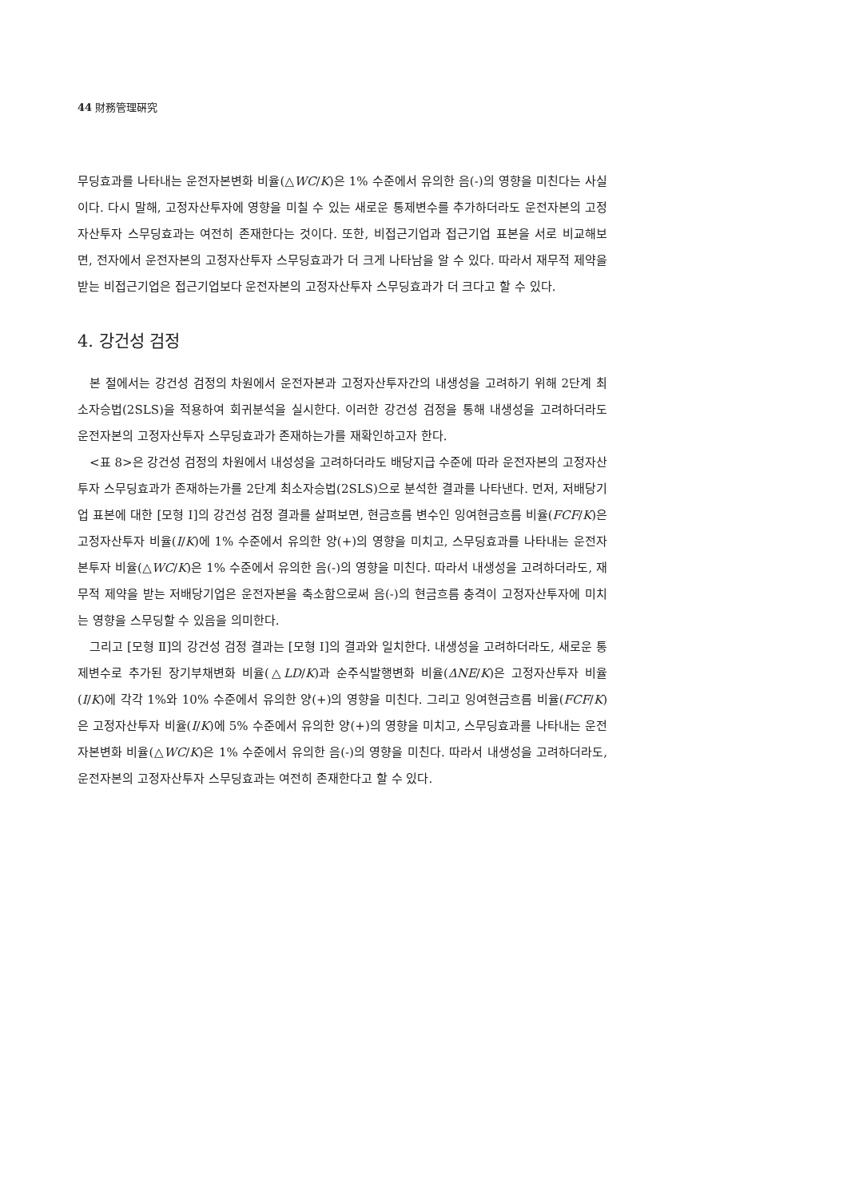44 財務管理硏究
무딩효과를 나타내는 운전자본변화 비율(△WC/K)은 1% 수준에서 유의한 음(-)의 영향을 미친다는 사실이다. 다시 말해, 고정자산투자에 영향을 미칠 수 있는 새로운 통제변수를 추가하더라도 운전자본의 고정자산투자 스무딩효과는 여전히 존재한다는 것이다. 또한, 비접근기업과 접근기업 표본을 서로 비교해보면, 전자에서 운전자본의 고정자산투자 스무딩효과가 더 크게 나타남을 알 수 있다. 따라서 재무적 제약을 받는 비접근기업은 접근기업보다 운전자본의 고정자산투자 스무딩효과가 더 크다고 할 수 있다.
4. 강건성 검정
본 절에서는 강건성 검정의 차원에서 운전자본과 고정자산투자간의 내생성을 고려하기 위해 2단계 최소자승법(2SLS)을 적용하여 회귀분석을 실시한다. 이러한 강건성 검정을 통해 내생성을 고려하더라도 운전자본의 고정자산투자 스무딩효과가 존재하는가를 재확인하고자 한다.
<표 8>은 강건성 검정의 차원에서 내성성을 고려하더라도 배당지급 수준에 따라 운전자본의 고정자산투자 스무딩효과가 존재하는가를 2단계 최소자승법(2SLS)으로 분석한 결과를 나타낸다. 먼저, 저배당기업 표본에 대한 [모형 Ⅰ]의 강건성 검정 결과를 살펴보면, 현금흐름 변수인 잉여현금흐름 비율(FCF/K)은 고정자산투자 비율(I/K)에 1% 수준에서 유의한 양(+)의 영향을 미치고, 스무딩효과를 나타내는 운전자본투자 비율(△WC/K)은 1% 수준에서 유의한 음(-)의 영향을 미친다. 따라서 내생성을 고려하더라도, 재무적 제약을 받는 저배당기업은 운전자본을 축소함으로써 음(-)의 현금흐름 충격이 고정자산투자에 미치는 영향을 스무딩할 수 있음을 의미한다.
그리고 [모형 Ⅱ]의 강건성 검정 결과는 [모형 Ⅰ]의 결과와 일치한다. 내생성을 고려하더라도, 새로운 통제변수로 추가된 장기부채변화 비율(△LD/K)과 순주식발행변화 비율(ΔNE/K)은 고정자산투자 비율(I/K)에 각각 1%와 10% 수준에서 유의한 양(+)의 영향을 미친다. 그리고 잉여현금흐름 비율(FCF/K)은 고정자산투자 비율(I/K)에 5% 수준에서 유의한 양(+)의 영향을 미치고, 스무딩효과를 나타내는 운전자본변화 비율(△WC/K)은 1% 수준에서 유의한 음(-)의 영향을 미친다. 따라서 내생성을 고려하더라도, 운전자본의 고정자산투자 스무딩효과는 여전히 존재한다고 할 수 있다.